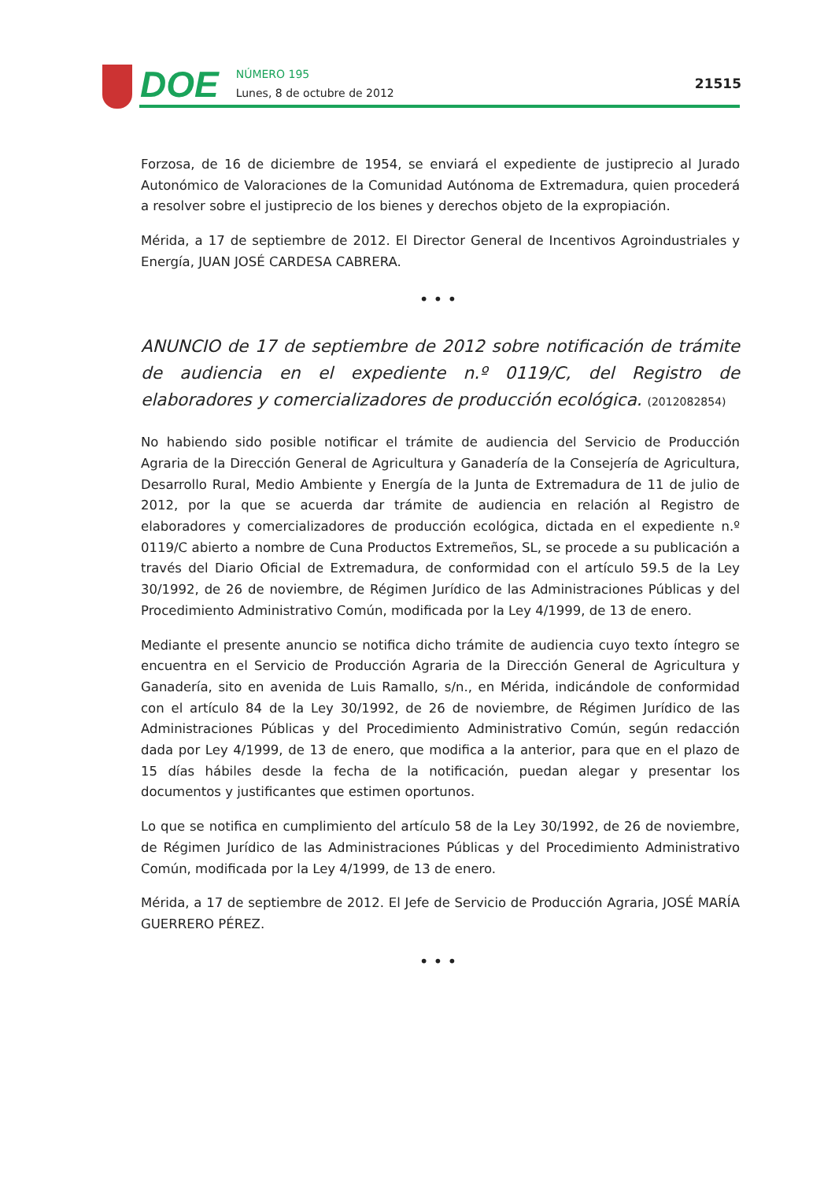DOE
NÚMERO 195
Lunes, 8 de octubre de 2012
21515
Forzosa, de 16 de diciembre de 1954, se enviará el expediente de justiprecio al Jurado Autonómico de Valoraciones de la Comunidad Autónoma de Extremadura, quien procederá a resolver sobre el justiprecio de los bienes y derechos objeto de la expropiación.
Mérida, a 17 de septiembre de 2012. El Director General de Incentivos Agroindustriales y Energía, JUAN JOSÉ CARDESA CABRERA.
•••
ANUNCIO de 17 de septiembre de 2012 sobre notificación de trámite de audiencia en el expediente n.º 0119/C, del Registro de elaboradores y comercializadores de producción ecológica. (2012082854)
No habiendo sido posible notificar el trámite de audiencia del Servicio de Producción Agraria de la Dirección General de Agricultura y Ganadería de la Consejería de Agricultura, Desarrollo Rural, Medio Ambiente y Energía de la Junta de Extremadura de 11 de julio de 2012, por la que se acuerda dar trámite de audiencia en relación al Registro de elaboradores y comercializadores de producción ecológica, dictada en el expediente n.º 0119/C abierto a nombre de Cuna Productos Extremeños, SL, se procede a su publicación a través del Diario Oficial de Extremadura, de conformidad con el artículo 59.5 de la Ley 30/1992, de 26 de noviembre, de Régimen Jurídico de las Administraciones Públicas y del Procedimiento Administrativo Común, modificada por la Ley 4/1999, de 13 de enero.
Mediante el presente anuncio se notifica dicho trámite de audiencia cuyo texto íntegro se encuentra en el Servicio de Producción Agraria de la Dirección General de Agricultura y Ganadería, sito en avenida de Luis Ramallo, s/n., en Mérida, indicándole de conformidad con el artículo 84 de la Ley 30/1992, de 26 de noviembre, de Régimen Jurídico de las Administraciones Públicas y del Procedimiento Administrativo Común, según redacción dada por Ley 4/1999, de 13 de enero, que modifica a la anterior, para que en el plazo de 15 días hábiles desde la fecha de la notificación, puedan alegar y presentar los documentos y justificantes que estimen oportunos.
Lo que se notifica en cumplimiento del artículo 58 de la Ley 30/1992, de 26 de noviembre, de Régimen Jurídico de las Administraciones Públicas y del Procedimiento Administrativo Común, modificada por la Ley 4/1999, de 13 de enero.
Mérida, a 17 de septiembre de 2012. El Jefe de Servicio de Producción Agraria, JOSÉ MARÍA GUERRERO PÉREZ.
•••